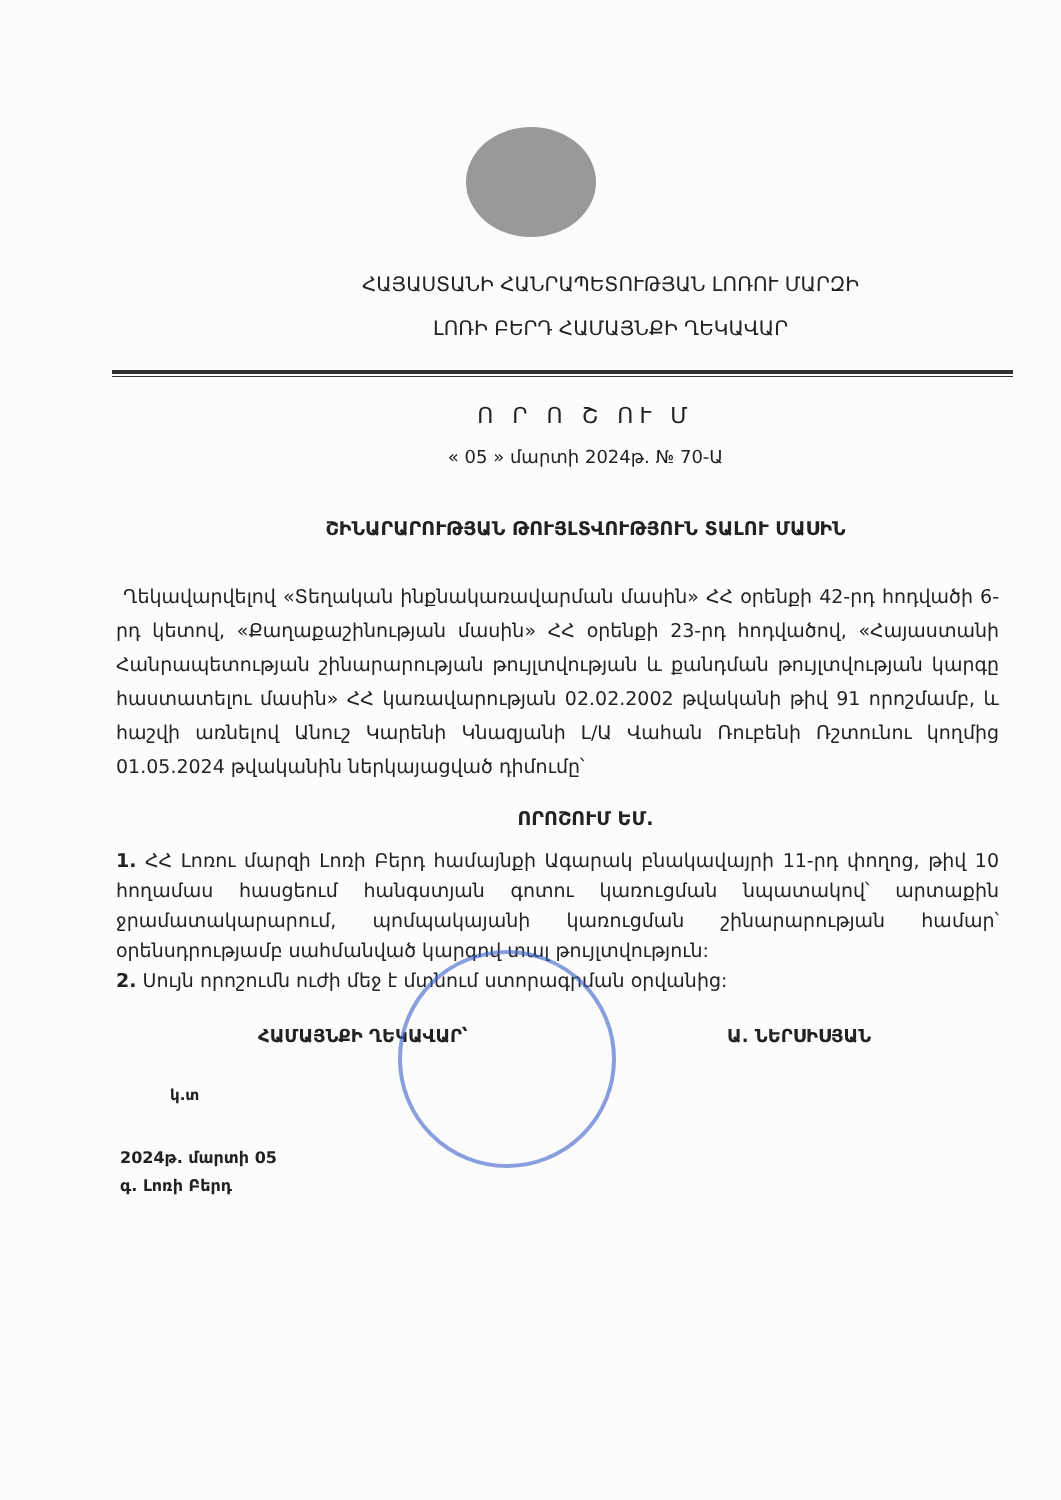ՀԱՅԱՍՏԱՆԻ ՀԱՆՐԱՊԵՏՈՒԹՅԱՆ ԼՈՌՈՒ ՄԱՐԶԻ
ԼՈՌԻ ԲԵՐԴ ՀԱՄԱՅՆՔԻ ՂԵԿԱՎԱՐ
Ո Ր Ո Շ ՈՒ Մ
« 05 » մարտի 2024թ. № 70-Ա
ՇԻՆԱՐԱՐՈՒԹՅԱՆ ԹՈՒՅԼՏՎՈՒԹՅՈՒՆ ՏԱԼՈՒ ՄԱՍԻՆ
Ղեկավարվելով «Տեղական ինքնակառավարման մասին» ՀՀ օրենքի 42-րդ հոդվածի 6-րդ կետով, «Քաղաքաշինության մասին» ՀՀ օրենքի 23-րդ հոդվածով, «Հայաստանի Հանրապետության շինարարության թույլտվության և քանդման թույլտվության կարգը հաստատելու մասին» ՀՀ կառավարության 02.02.2002 թվականի թիվ 91 որոշմամբ, և հաշվի առնելով Անուշ Կարենի Կնազյանի Լ/Ա Վահան Ռուբենի Ռշտունու կողմից 01.05.2024 թվականին ներկայացված դիմումը՝
ՈՐՈՇՈՒՄ ԵՄ.
1. ՀՀ Լոռու մարզի Լոռի Բերդ համայնքի Ագարակ բնակավայրի 11-րդ փողոց, թիվ 10 հողամաս հասցեում հանգստյան գոտու կառուցման նպատակով՝ արտաքին ջրամատակարարում, պոմպակայանի կառուցման շինարարության համար՝ օրենսդրությամբ սահմանված կարգով տալ թույլտվություն:
2. Սույն որոշումն ուժի մեջ է մտնում ստորագրման օրվանից:
ՀԱՄԱՅՆՔԻ ՂԵԿԱՎԱՐ՝ Ա. ՆԵՐՍԻՍՅԱՆ
կ.տ
2024թ. մարտի 05
գ. Լոռի Բերդ